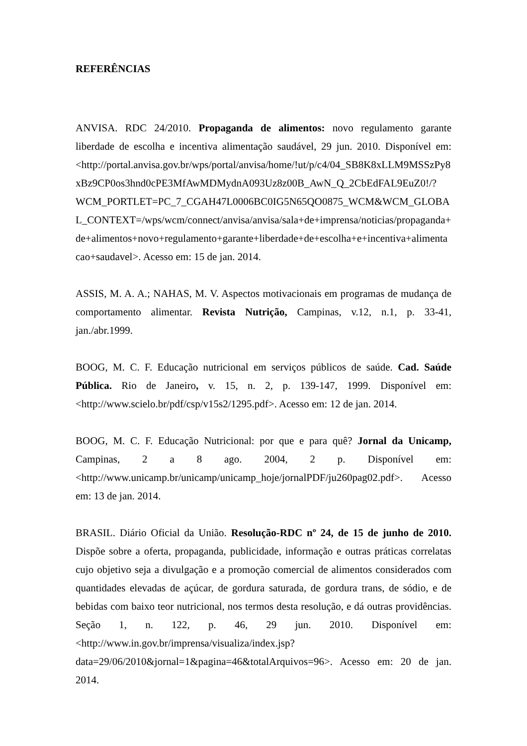REFERÊNCIAS
ANVISA. RDC 24/2010. Propaganda de alimentos: novo regulamento garante liberdade de escolha e incentiva alimentação saudável, 29 jun. 2010. Disponível em: <http://portal.anvisa.gov.br/wps/portal/anvisa/home/!ut/p/c4/04_SB8K8xLLM9MSSzPy8xBz9CP0os3hnd0cPE3MfAwMDMydnA093Uz8z00B_AwN_Q_2CbEdFAL9EuZ0!/?WCM_PORTLET=PC_7_CGAH47L0006BC0IG5N65QO0875_WCM&WCM_GLOBAL_CONTEXT=/wps/wcm/connect/anvisa/anvisa/sala+de+imprensa/noticias/propaganda+de+alimentos+novo+regulamento+garante+liberdade+de+escolha+e+incentiva+alimentacao+saudavel>. Acesso em: 15 de jan. 2014.
ASSIS, M. A. A.; NAHAS, M. V. Aspectos motivacionais em programas de mudança de comportamento alimentar. Revista Nutrição, Campinas, v.12, n.1, p. 33-41, jan./abr.1999.
BOOG, M. C. F. Educação nutricional em serviços públicos de saúde. Cad. Saúde Pública. Rio de Janeiro, v. 15, n. 2, p. 139-147, 1999. Disponível em: <http://www.scielo.br/pdf/csp/v15s2/1295.pdf>. Acesso em: 12 de jan. 2014.
BOOG, M. C. F. Educação Nutricional: por que e para quê? Jornal da Unicamp, Campinas, 2 a 8 ago. 2004, 2 p. Disponível em: <http://www.unicamp.br/unicamp/unicamp_hoje/jornalPDF/ju260pag02.pdf>. Acesso em: 13 de jan. 2014.
BRASIL. Diário Oficial da União. Resolução-RDC nº 24, de 15 de junho de 2010. Dispõe sobre a oferta, propaganda, publicidade, informação e outras práticas correlatas cujo objetivo seja a divulgação e a promoção comercial de alimentos considerados com quantidades elevadas de açúcar, de gordura saturada, de gordura trans, de sódio, e de bebidas com baixo teor nutricional, nos termos desta resolução, e dá outras providências. Seção 1, n. 122, p. 46, 29 jun. 2010. Disponível em: <http://www.in.gov.br/imprensa/visualiza/index.jsp?data=29/06/2010&jornal=1&pagina=46&totalArquivos=96>. Acesso em: 20 de jan. 2014.